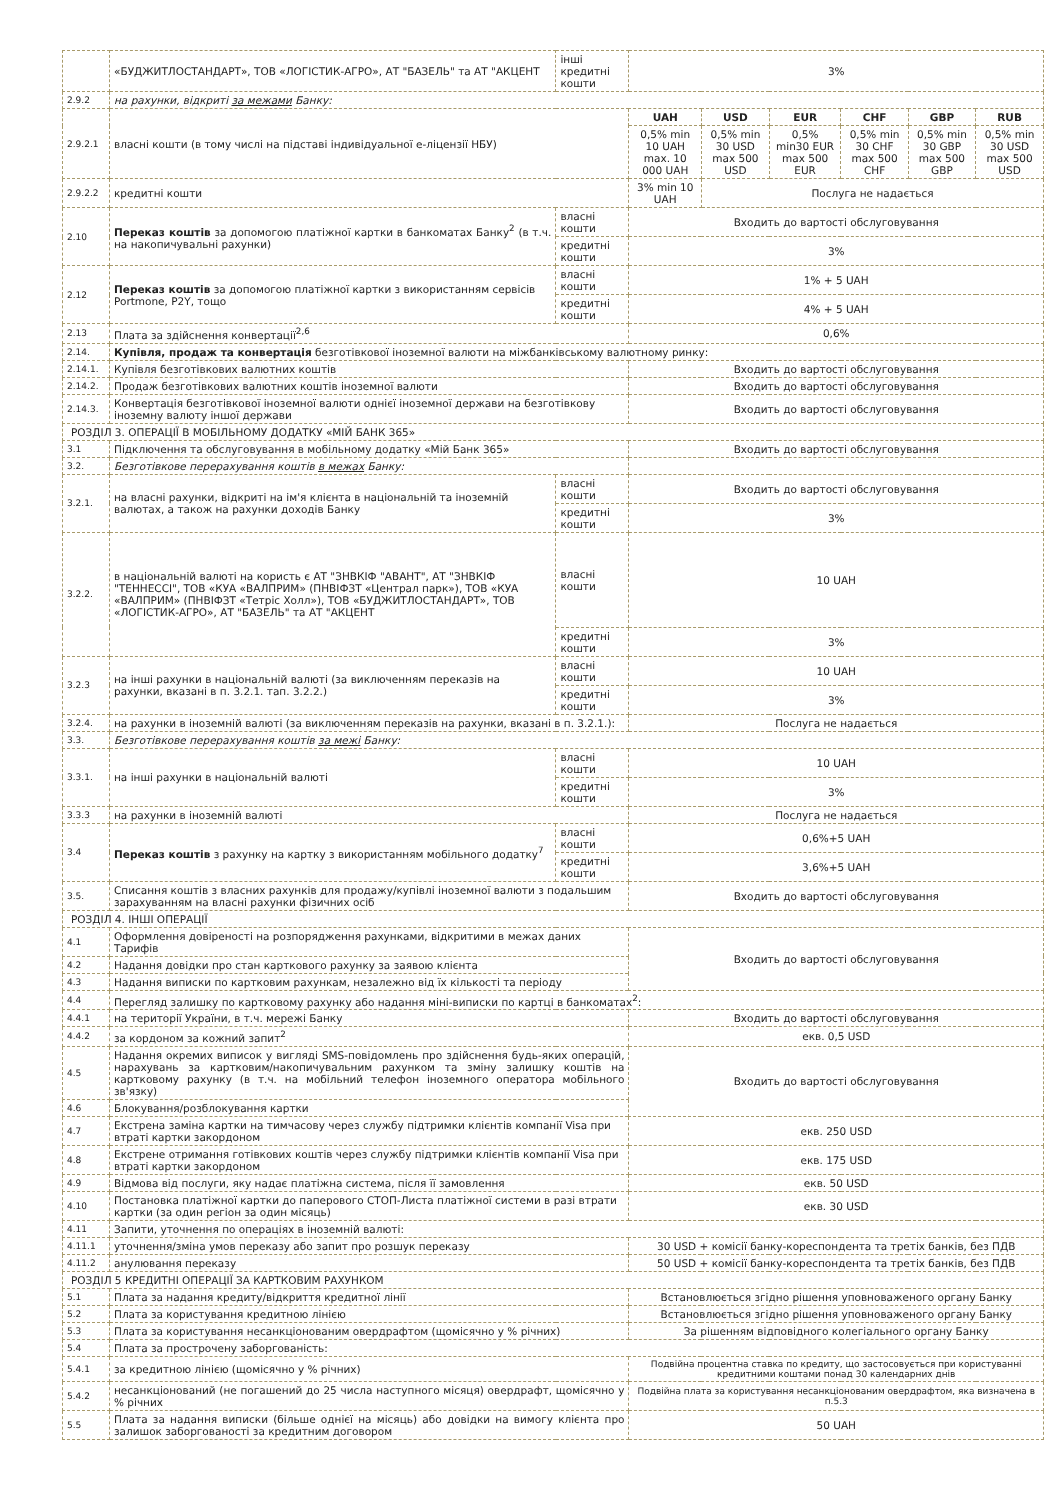| | «БУДЖИТЛОСТАНДАРТ», ТОВ «ЛОГІСТИК-АГРО», АТ "БАЗЕЛЬ" та АТ "АКЦЕНТ | інші кредитні кошти | 3% | | | | | |
| 2.9.2 | на рахунки, відкриті за межами Банку: | | | | | | | |
| 2.9.2.1 | власні кошти (в тому числі на підставі індивідуальної е-ліцензії НБУ) | | UAH | USD | EUR | CHF | GBP | RUB |
| | | | 0,5% min 10 UAH max. 10 000 UAH | 0,5% min 30 USD max 500 USD | 0,5% min30 EUR max 500 EUR | 0,5% min 30 CHF max 500 CHF | 0,5% min 30 GBP max 500 GBP | 0,5% min 30 USD max 500 USD |
| 2.9.2.2 | кредитні кошти | | 3% min 10 UAH | Послуга не надається | | | | |
| 2.10 | Переказ коштів за допомогою платіжної картки в банкоматах Банку<sup>2</sup> (в т.ч. на накопичувальні рахунки) | власні кошти | Входить до вартості обслуговування | | | | | |
| | | кредитні кошти | 3% | | | | | |
| 2.12 | Переказ коштів за допомогою платіжної картки з використанням сервісів Portmone, P2Y, тощо | власні кошти | 1% + 5 UAH | | | | | |
| | | кредитні кошти | 4% + 5 UAH | | | | | |
| 2.13 | Плата за здійснення конвертації<sup>2,6</sup> | | 0,6% | | | | | |
| 2.14. | Купівля, продаж та конвертація безготівкової іноземної валюти на міжбанківському валютному ринку: | | | | | | | |
| 2.14.1. | Купівля безготівкових валютних коштів | | Входить до вартості обслуговування | | | | | |
| 2.14.2. | Продаж безготівкових валютних коштів іноземної валюти | | Входить до вартості обслуговування | | | | | |
| 2.14.3. | Конвертація безготівкової іноземної валюти однієї іноземної держави на безготівкову іноземну валюту іншої держави | | Входить до вартості обслуговування | | | | | |
| РОЗДІЛ 3. ОПЕРАЦІЇ В МОБІЛЬНОМУ ДОДАТКУ «МІЙ БАНК 365» | | | | | | | | |
| 3.1 | Підключення та обслуговування в мобільному додатку «Мій Банк 365» | | Входить до вартості обслуговування | | | | | |
| 3.2. | Безготівкове перерахування коштів в межах Банку: | | | | | | | |
| 3.2.1. | на власні рахунки, відкриті на ім'я клієнта в національній та іноземній валютах, а також на рахунки доходів Банку | власні кошти | Входить до вартості обслуговування | | | | | |
| | | кредитні кошти | 3% | | | | | |
| 3.2.2. | в національній валюті на користь є АТ "ЗНВКІФ "АВАНТ", АТ "ЗНВКІФ "ТЕННЕССІ", ТОВ «КУА «ВАЛПРИМ» (ПНВІФЗТ «Централ парк»), ТОВ «КУА «ВАЛПРИМ» (ПНВІФЗТ «Тетріс Холл»), ТОВ «БУДЖИТЛОСТАНДАРТ», ТОВ «ЛОГІСТИК-АГРО», АТ "БАЗЕЛЬ" та АТ "АКЦЕНТ | власні кошти | 10 UAH | | | | | |
| | | кредитні кошти | 3% | | | | | |
| 3.2.3 | на інші рахунки в національній валюті (за виключенням переказів на рахунки, вказані в п. 3.2.1. тап. 3.2.2.) | власні кошти | 10 UAH | | | | | |
| | | кредитні кошти | 3% | | | | | |
| 3.2.4. | на рахунки в іноземній валюті (за виключенням переказів на рахунки, вказані в п. 3.2.1.): | | Послуга не надається | | | | | |
| 3.3. | Безготівкове перерахування коштів за межі Банку: | | | | | | | |
| 3.3.1. | на інші рахунки в національній валюті | власні кошти | 10 UAH | | | | | |
| | | кредитні кошти | 3% | | | | | |
| 3.3.3 | на рахунки в іноземній валюті | | Послуга не надається | | | | | |
| 3.4 | Переказ коштів з рахунку на картку з використанням мобільного додатку<sup>7</sup> | власні кошти | 0,6%+5 UAH | | | | | |
| | | кредитні кошти | 3,6%+5 UAH | | | | | |
| 3.5. | Списання коштів з власних рахунків для продажу/купівлі іноземної валюти з подальшим зарахуванням на власні рахунки фізичних осіб | | Входить до вартості обслуговування | | | | | |
| РОЗДІЛ 4. ІНШІ ОПЕРАЦІЇ | | | | | | | | |
| 4.1 | Оформлення довіреності на розпорядження рахунками, відкритими в межах даних Тарифів | | Входить до вартості обслуговування | | | | | |
| 4.2 | Надання довідки про стан карткового рахунку за заявою клієнта | | | | | | | |
| 4.3 | Надання виписки по картковим рахункам, незалежно від їх кількості та періоду | | | | | | | |
| 4.4 | Перегляд залишку по картковому рахунку або надання міні-виписки по картці в банкоматах<sup>2</sup>: | | | | | | | |
| 4.4.1 | на території України, в т.ч. мережі Банку | | Входить до вартості обслуговування | | | | | |
| 4.4.2 | за кордоном за кожний запит<sup>2</sup> | | екв. 0,5 USD | | | | | |
| 4.5 | Надання окремих виписок у вигляді SMS-повідомлень про здійснення будь-яких операцій, нарахувань за картковим/накопичувальним рахунком та зміну залишку коштів на картковому рахунку (в т.ч. на мобільний телефон іноземного оператора мобільного зв'язку) | | Входить до вартості обслуговування | | | | | |
| 4.6 | Блокування/розблокування картки | | | | | | | |
| 4.7 | Екстрена заміна картки на тимчасову через службу підтримки клієнтів компанії Visa при втраті картки закордоном | | екв. 250 USD | | | | | |
| 4.8 | Екстрене отримання готівкових коштів через службу підтримки клієнтів компанії Visa при втраті картки закордоном | | екв. 175 USD | | | | | |
| 4.9 | Відмова від послуги, яку надає платіжна система, після її замовлення | | екв. 50 USD | | | | | |
| 4.10 | Постановка платіжної картки до паперового СТОП-Листа платіжної системи в разі втрати картки (за один регіон за один місяць) | | екв. 30 USD | | | | | |
| 4.11 | Запити, уточнення по операціях в іноземній валюті: | | | | | | | |
| 4.11.1 | уточнення/зміна умов переказу або запит про розшук переказу | | 30 USD + комісії банку-кореспондента та третіх банків, без ПДВ | | | | | |
| 4.11.2 | анулювання переказу | | 50 USD + комісії банку-кореспондента та третіх банків, без ПДВ | | | | | |
| РОЗДІЛ 5 КРЕДИТНІ ОПЕРАЦІЇ ЗА КАРТКОВИМ РАХУНКОМ | | | | | | | | |
| 5.1 | Плата за надання кредиту/відкриття кредитної лінії | | Встановлюється згідно рішення уповноваженого органу Банку | | | | | |
| 5.2 | Плата за користування кредитною лінією | | Встановлюється згідно рішення уповноваженого органу Банку | | | | | |
| 5.3 | Плата за користування несанкціонованим овердрафтом (щомісячно у % річних) | | За рішенням відповідного колегіального органу Банку | | | | | |
| 5.4 | Плата за прострочену заборгованість: | | | | | | | |
| 5.4.1 | за кредитною лінією (щомісячно у % річних) | | Подвійна процентна ставка по кредиту, що застосовується при користуванні кредитними коштами понад 30 календарних днів | | | | | |
| 5.4.2 | несанкціонований (не погашений до 25 числа наступного місяця) овердрафт, щомісячно у % річних | | Подвійна плата за користування несанкціонованим овердрафтом, яка визначена в п.5.3 | | | | | |
| 5.5 | Плата за надання виписки (більше однієї на місяць) або довідки на вимогу клієнта про залишок заборгованості за кредитним договором | | 50 UAH | | | | | |